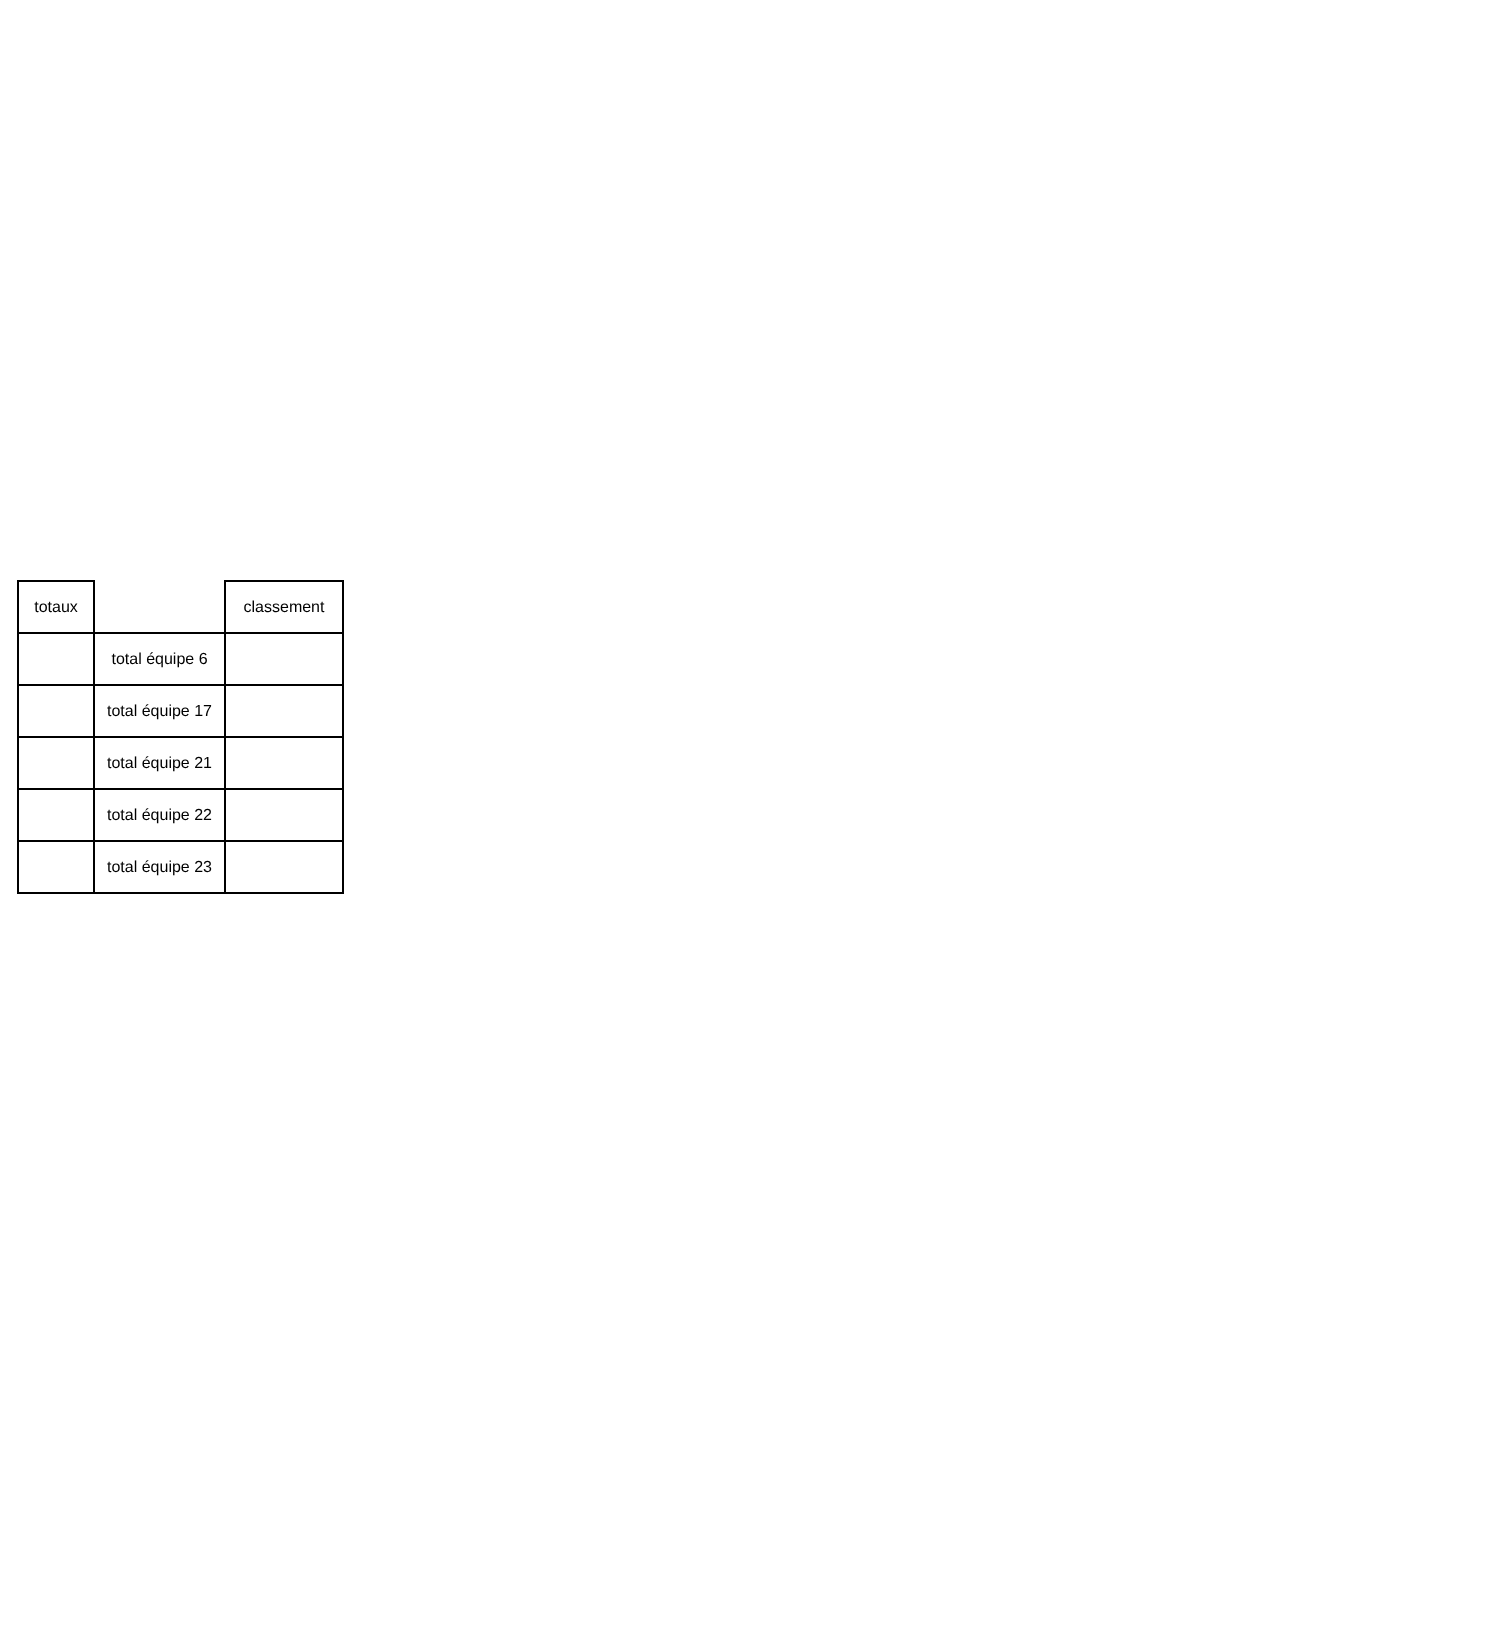| totaux | | classement |
| --- | --- | --- |
| | total équipe 6 | |
| | total équipe 17 | |
| | total équipe 21 | |
| | total équipe 22 | |
| | total équipe 23 | |